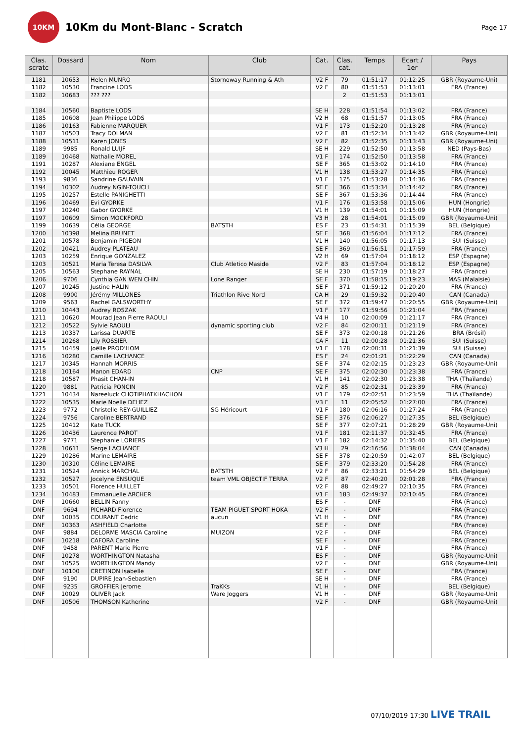10KM
10Km du Mont-Blanc - Scratch
Page 17
| Clas. scratc | Dossard | Nom | Club | Cat. | Clas. cat. | Temps | Ecart / 1er | Pays |
| --- | --- | --- | --- | --- | --- | --- | --- | --- |
| 1181 | 10653 | Helen MUNRO | Stornoway Running & Ath | V2 F | 79 | 01:51:17 | 01:12:25 | GBR (Royaume-Uni) |
| 1182 | 10530 | Francine LODS | | V2 F | 80 | 01:51:53 | 01:13:01 | FRA (France) |
| 1182 | 10683 | ??? ??? | | | 2 | 01:51:53 | 01:13:01 | |
| 1184 | 10560 | Baptiste LODS | | SE H | 228 | 01:51:54 | 01:13:02 | FRA (France) |
| 1185 | 10608 | Jean Philippe LODS | | V2 H | 68 | 01:51:57 | 01:13:05 | FRA (France) |
| 1186 | 10163 | Fabienne MARQUER | | V1 F | 173 | 01:52:20 | 01:13:28 | FRA (France) |
| 1187 | 10503 | Tracy DOLMAN | | V2 F | 81 | 01:52:34 | 01:13:42 | GBR (Royaume-Uni) |
| 1188 | 10511 | Karen JONES | | V2 F | 82 | 01:52:35 | 01:13:43 | GBR (Royaume-Uni) |
| 1189 | 9985 | Ronald LUIJF | | SE H | 229 | 01:52:50 | 01:13:58 | NED (Pays-Bas) |
| 1189 | 10468 | Nathalie MOREL | | V1 F | 174 | 01:52:50 | 01:13:58 | FRA (France) |
| 1191 | 10287 | Alexiane ENGEL | | SE F | 365 | 01:53:02 | 01:14:10 | FRA (France) |
| 1192 | 10045 | Matthieu ROGER | | V1 H | 138 | 01:53:27 | 01:14:35 | FRA (France) |
| 1193 | 9836 | Sandrine GAUVAIN | | V1 F | 175 | 01:53:28 | 01:14:36 | FRA (France) |
| 1194 | 10302 | Audrey NGIN-TOUCH | | SE F | 366 | 01:53:34 | 01:14:42 | FRA (France) |
| 1195 | 10257 | Estelle PANIGHETTI | | SE F | 367 | 01:53:36 | 01:14:44 | FRA (France) |
| 1196 | 10469 | Evi GYORKE | | V1 F | 176 | 01:53:58 | 01:15:06 | HUN (Hongrie) |
| 1197 | 10240 | Gabor GYORKE | | V1 H | 139 | 01:54:01 | 01:15:09 | HUN (Hongrie) |
| 1197 | 10609 | Simon MOCKFORD | | V3 H | 28 | 01:54:01 | 01:15:09 | GBR (Royaume-Uni) |
| 1199 | 10639 | Célia GEORGE | BATSTH | ES F | 23 | 01:54:31 | 01:15:39 | BEL (Belgique) |
| 1200 | 10398 | Melina BRUNET | | SE F | 368 | 01:56:04 | 01:17:12 | FRA (France) |
| 1201 | 10578 | Benjamin PIGEON | | V1 H | 140 | 01:56:05 | 01:17:13 | SUI (Suisse) |
| 1202 | 10421 | Audrey PLATEAU | | SE F | 369 | 01:56:51 | 01:17:59 | FRA (France) |
| 1203 | 10259 | Enrique GONZALEZ | | V2 H | 69 | 01:57:04 | 01:18:12 | ESP (Espagne) |
| 1203 | 10521 | Maria Teresa DASILVA | Club Atletico Maside | V2 F | 83 | 01:57:04 | 01:18:12 | ESP (Espagne) |
| 1205 | 10563 | Stephane RAYNAL | | SE H | 230 | 01:57:19 | 01:18:27 | FRA (France) |
| 1206 | 9706 | Cynthia GAN WEN CHIN | Lone Ranger | SE F | 370 | 01:58:15 | 01:19:23 | MAS (Malaisie) |
| 1207 | 10245 | Justine HALIN | | SE F | 371 | 01:59:12 | 01:20:20 | FRA (France) |
| 1208 | 9900 | Jérémy MILLONES | Triathlon Rive Nord | CA H | 29 | 01:59:32 | 01:20:40 | CAN (Canada) |
| 1209 | 9563 | Rachel GALSWORTHY | | SE F | 372 | 01:59:47 | 01:20:55 | GBR (Royaume-Uni) |
| 1210 | 10443 | Audrey ROSZAK | | V1 F | 177 | 01:59:56 | 01:21:04 | FRA (France) |
| 1211 | 10620 | Mourad Jean Pierre RAOULI | | V4 H | 10 | 02:00:09 | 01:21:17 | FRA (France) |
| 1212 | 10522 | Sylvie RAOULI | dynamic sporting club | V2 F | 84 | 02:00:11 | 01:21:19 | FRA (France) |
| 1213 | 10337 | Larissa DUARTE | | SE F | 373 | 02:00:18 | 01:21:26 | BRA (Brésil) |
| 1214 | 10268 | Lily ROSSIER | | CA F | 11 | 02:00:28 | 01:21:36 | SUI (Suisse) |
| 1215 | 10459 | Joëlle PROD'HOM | | V1 F | 178 | 02:00:31 | 01:21:39 | SUI (Suisse) |
| 1216 | 10280 | Camille LACHANCE | | ES F | 24 | 02:01:21 | 01:22:29 | CAN (Canada) |
| 1217 | 10345 | Hannah MORRIS | | SE F | 374 | 02:02:15 | 01:23:23 | GBR (Royaume-Uni) |
| 1218 | 10164 | Manon EDARD | CNP | SE F | 375 | 02:02:30 | 01:23:38 | FRA (France) |
| 1218 | 10587 | Phasit CHAN-IN | | V1 H | 141 | 02:02:30 | 01:23:38 | THA (Thaïlande) |
| 1220 | 9881 | Patricia PONCIN | | V2 F | 85 | 02:02:31 | 01:23:39 | FRA (France) |
| 1221 | 10434 | Nareeluck CHOTIPHATKHACHON | | V1 F | 179 | 02:02:51 | 01:23:59 | THA (Thaïlande) |
| 1222 | 10535 | Marie Noelle DEHEZ | | V3 F | 11 | 02:05:52 | 01:27:00 | FRA (France) |
| 1223 | 9772 | Christelle REY-GUILLIEZ | SG Héricourt | V1 F | 180 | 02:06:16 | 01:27:24 | FRA (France) |
| 1224 | 9756 | Caroline BERTRAND | | SE F | 376 | 02:06:27 | 01:27:35 | BEL (Belgique) |
| 1225 | 10412 | Kate TUCK | | SE F | 377 | 02:07:21 | 01:28:29 | GBR (Royaume-Uni) |
| 1226 | 10436 | Laurence PAROT | | V1 F | 181 | 02:11:37 | 01:32:45 | FRA (France) |
| 1227 | 9771 | Stephanie LORIERS | | V1 F | 182 | 02:14:32 | 01:35:40 | BEL (Belgique) |
| 1228 | 10611 | Serge LACHANCE | | V3 H | 29 | 02:16:56 | 01:38:04 | CAN (Canada) |
| 1229 | 10286 | Marine LEMAIRE | | SE F | 378 | 02:20:59 | 01:42:07 | BEL (Belgique) |
| 1230 | 10310 | Céline LEMAIRE | | SE F | 379 | 02:33:20 | 01:54:28 | FRA (France) |
| 1231 | 10524 | Annick MARCHAL | BATSTH | V2 F | 86 | 02:33:21 | 01:54:29 | BEL (Belgique) |
| 1232 | 10527 | Jocelyne ENSUQUE | team VML OBJECTIF TERRA | V2 F | 87 | 02:40:20 | 02:01:28 | FRA (France) |
| 1233 | 10501 | Florence HUILLET | | V2 F | 88 | 02:49:27 | 02:10:35 | FRA (France) |
| 1234 | 10483 | Emmanuelle ARCHER | | V1 F | 183 | 02:49:37 | 02:10:45 | FRA (France) |
| DNF | 10660 | BELLIN Fanny | | ES F | - | DNF | | FRA (France) |
| DNF | 9694 | PICHARD Florence | TEAM PIGUET SPORT HOKA | V2 F | - | DNF | | FRA (France) |
| DNF | 10035 | COURANT Cedric | aucun | V1 H | - | DNF | | FRA (France) |
| DNF | 10363 | ASHFIELD Charlotte | | SE F | - | DNF | | FRA (France) |
| DNF | 9884 | DELORME MASCIA Caroline | MUIZON | V2 F | - | DNF | | FRA (France) |
| DNF | 10218 | CAFORA Caroline | | SE F | - | DNF | | FRA (France) |
| DNF | 9458 | PARENT Marie Pierre | | V1 F | - | DNF | | FRA (France) |
| DNF | 10278 | WORTHINGTON Natasha | | ES F | - | DNF | | GBR (Royaume-Uni) |
| DNF | 10525 | WORTHINGTON Mandy | | V2 F | - | DNF | | GBR (Royaume-Uni) |
| DNF | 10100 | CRETINON Isabelle | | SE F | - | DNF | | FRA (France) |
| DNF | 9190 | DUPIRE Jean-Sebastien | | SE H | - | DNF | | FRA (France) |
| DNF | 9235 | GROFFIER Jerome | TraKKs | V1 H | - | DNF | | BEL (Belgique) |
| DNF | 10029 | OLIVER Jack | Ware Joggers | V1 H | - | DNF | | GBR (Royaume-Uni) |
| DNF | 10506 | THOMSON Katherine | | V2 F | - | DNF | | GBR (Royaume-Uni) |
07/10/2019 17:30 LIVE TRAIL